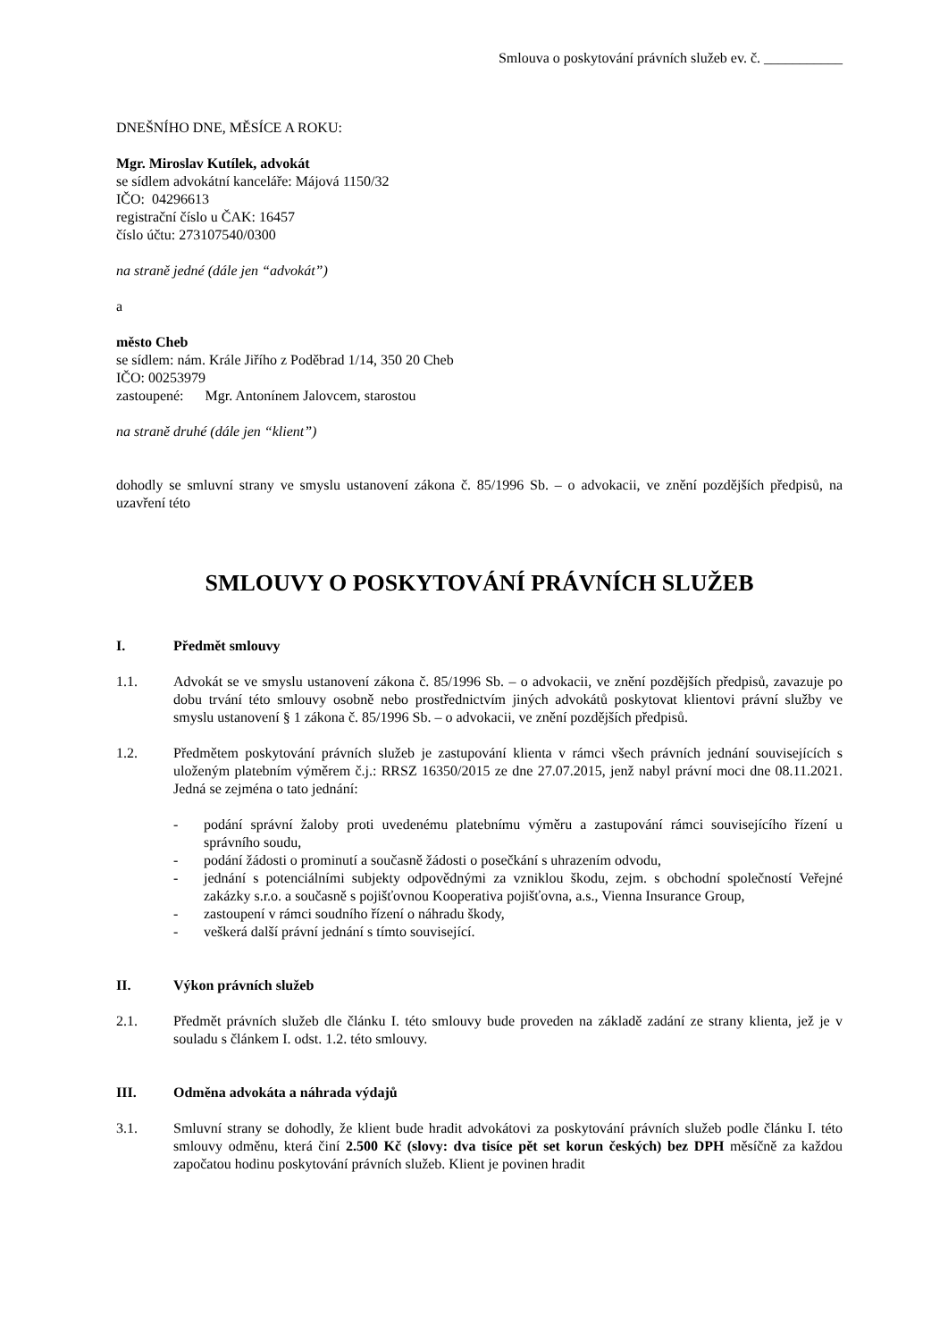Smlouva o poskytování právních služeb ev. č. ___________
DNEŠNÍHO DNE, MĚSÍCE A ROKU:
Mgr. Miroslav Kutílek, advokát
se sídlem advokátní kanceláře: Májová 1150/32
IČO: 04296613
registrační číslo u ČAK: 16457
číslo účtu: 273107540/0300
na straně jedné (dále jen “advokát”)
a
město Cheb
se sídlem: nám. Krále Jiřího z Poděbrad 1/14, 350 20 Cheb
IČO: 00253979
zastoupené: Mgr. Antonínem Jalovcem, starostou
na straně druhé (dále jen “klient”)
dohodly se smluvní strany ve smyslu ustanovení zákona č. 85/1996 Sb. – o advokacii, ve znění pozdějších předpisů, na uzavření této
SMLOUVY O POSKYTOVÁNÍ PRÁVNÍCH SLUŽEB
I. Předmět smlouvy
1.1. Advokát se ve smyslu ustanovení zákona č. 85/1996 Sb. – o advokacii, ve znění pozdějších předpisů, zavazuje po dobu trvání této smlouvy osobně nebo prostřednictvím jiných advokátů poskytovat klientovi právní služby ve smyslu ustanovení § 1 zákona č. 85/1996 Sb. – o advokacii, ve znění pozdějších předpisů.
1.2. Předmětem poskytování právních služeb je zastupování klienta v rámci všech právních jednání souvisejících s uloženým platebním výměrem č.j.: RRSZ 16350/2015 ze dne 27.07.2015, jenž nabyl právní moci dne 08.11.2021. Jedná se zejména o tato jednání:
- podání správní žaloby proti uvedenému platebnímu výměru a zastupování rámci souvisejícího řízení u správního soudu,
- podání žádosti o prominutí a současně žádosti o posečkání s uhrazením odvodu,
- jednání s potenciálními subjekty odpovědnými za vzniklou škodu, zejm. s obchodní společností Veřejné zakázky s.r.o. a současně s pojišťovnou Kooperativa pojišťovna, a.s., Vienna Insurance Group,
- zastoupení v rámci soudního řízení o náhradu škody,
- veškerá další právní jednání s tímto související.
II. Výkon právních služeb
2.1. Předmět právních služeb dle článku I. této smlouvy bude proveden na základě zadání ze strany klienta, jež je v souladu s článkem I. odst. 1.2. této smlouvy.
III. Odměna advokáta a náhrada výdajů
3.1. Smluvní strany se dohodly, že klient bude hradit advokátovi za poskytování právních služeb podle článku I. této smlouvy odměnu, která činí 2.500 Kč (slovy: dva tisíce pět set korun českých) bez DPH měsíčně za každou započatou hodinu poskytování právních služeb. Klient je povinen hradit